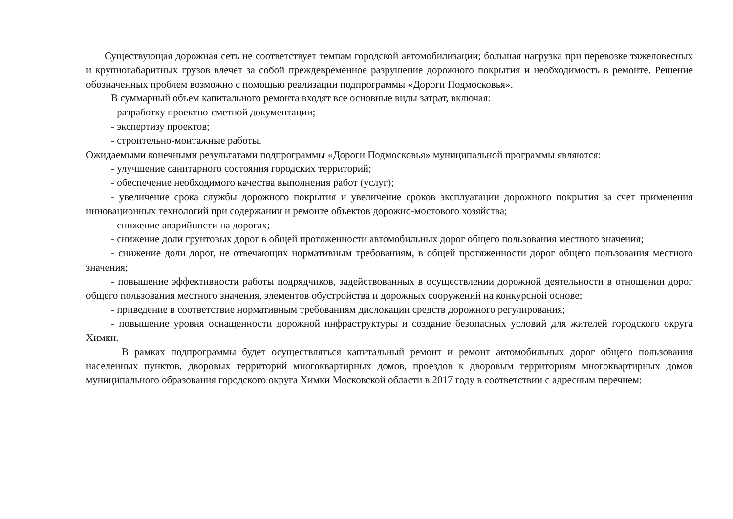Существующая дорожная сеть не соответствует темпам городской автомобилизации; большая нагрузка при перевозке тяжеловесных и крупногабаритных грузов влечет за собой преждевременное разрушение дорожного покрытия и необходимость в ремонте. Решение обозначенных проблем возможно с помощью реализации подпрограммы «Дороги Подмосковья».
В суммарный объем капитального ремонта входят все основные виды затрат, включая:
- разработку проектно-сметной документации;
- экспертизу проектов;
- строительно-монтажные работы.
Ожидаемыми конечными результатами подпрограммы «Дороги Подмосковья» муниципальной программы являются:
- улучшение санитарного состояния городских территорий;
- обеспечение необходимого качества выполнения работ (услуг);
- увеличение срока службы дорожного покрытия и увеличение сроков эксплуатации дорожного покрытия за счет применения инновационных технологий при содержании и ремонте объектов дорожно-мостового хозяйства;
- снижение аварийности на дорогах;
- снижение доли грунтовых дорог в общей протяженности автомобильных дорог общего пользования местного значения;
- снижение доли дорог, не отвечающих нормативным требованиям, в общей протяженности дорог общего пользования местного значения;
- повышение эффективности работы подрядчиков, задействованных в осуществлении дорожной деятельности в отношении дорог общего пользования местного значения, элементов обустройства и дорожных сооружений на конкурсной основе;
- приведение в соответствие нормативным требованиям дислокации средств дорожного регулирования;
- повышение уровня оснащенности дорожной инфраструктуры и создание безопасных условий для жителей городского округа Химки.
В рамках подпрограммы будет осуществляться капитальный ремонт и ремонт автомобильных дорог общего пользования населенных пунктов, дворовых территорий многоквартирных домов, проездов к дворовым территориям многоквартирных домов муниципального образования городского округа Химки Московской области в 2017 году в соответствии с адресным перечнем: